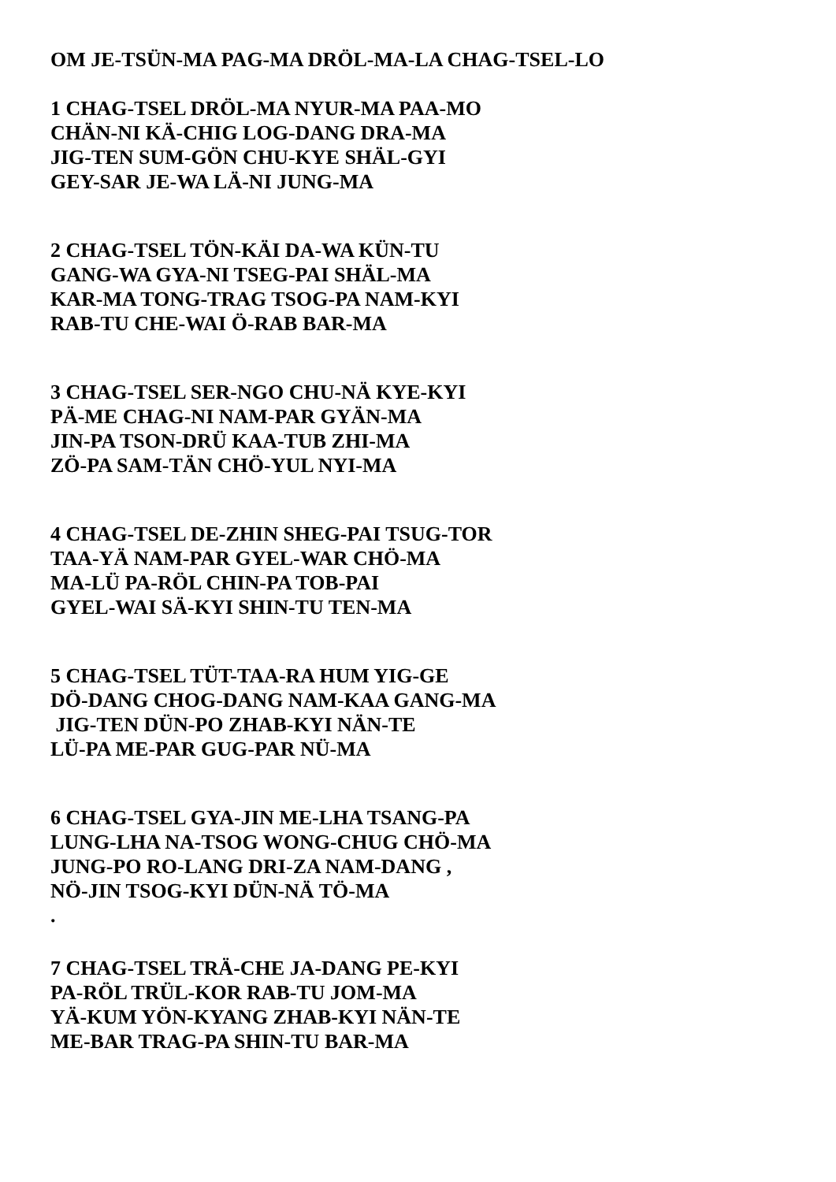OM JE-TSÜN-MA PAG-MA DRÖL-MA-LA CHAG-TSEL-LO
1 CHAG-TSEL DRÖL-MA NYUR-MA PAA-MO
CHÄN-NI KÄ-CHIG LOG-DANG DRA-MA
JIG-TEN SUM-GÖN CHU-KYE SHÄL-GYI
GEY-SAR JE-WA LÄ-NI JUNG-MA
2 CHAG-TSEL TÖN-KÄI DA-WA KÜN-TU
GANG-WA GYA-NI TSEG-PAI SHÄL-MA
KAR-MA TONG-TRAG TSOG-PA NAM-KYI
RAB-TU CHE-WAI Ö-RAB BAR-MA
3 CHAG-TSEL SER-NGO CHU-NÄ KYE-KYI
PÄ-ME CHAG-NI NAM-PAR GYÄN-MA
JIN-PA TSON-DRÜ KAA-TUB ZHI-MA
ZÖ-PA SAM-TÄN CHÖ-YUL NYI-MA
4 CHAG-TSEL DE-ZHIN SHEG-PAI TSUG-TOR
TAA-YÄ NAM-PAR GYEL-WAR CHÖ-MA
MA-LÜ PA-RÖL CHIN-PA TOB-PAI
GYEL-WAI SÄ-KYI SHIN-TU TEN-MA
5 CHAG-TSEL TÜT-TAA-RA HUM YIG-GE
DÖ-DANG CHOG-DANG NAM-KAA GANG-MA
JIG-TEN DÜN-PO ZHAB-KYI NÄN-TE
LÜ-PA ME-PAR GUG-PAR NÜ-MA
6 CHAG-TSEL GYA-JIN ME-LHA TSANG-PA
LUNG-LHA NA-TSOG WONG-CHUG CHÖ-MA
JUNG-PO RO-LANG DRI-ZA NAM-DANG ,
NÖ-JIN TSOG-KYI DÜN-NÄ TÖ-MA
.
7 CHAG-TSEL TRÄ-CHE JA-DANG PE-KYI
PA-RÖL TRÜL-KOR RAB-TU JOM-MA
YÄ-KUM YÖN-KYANG ZHAB-KYI NÄN-TE
ME-BAR TRAG-PA SHIN-TU BAR-MA